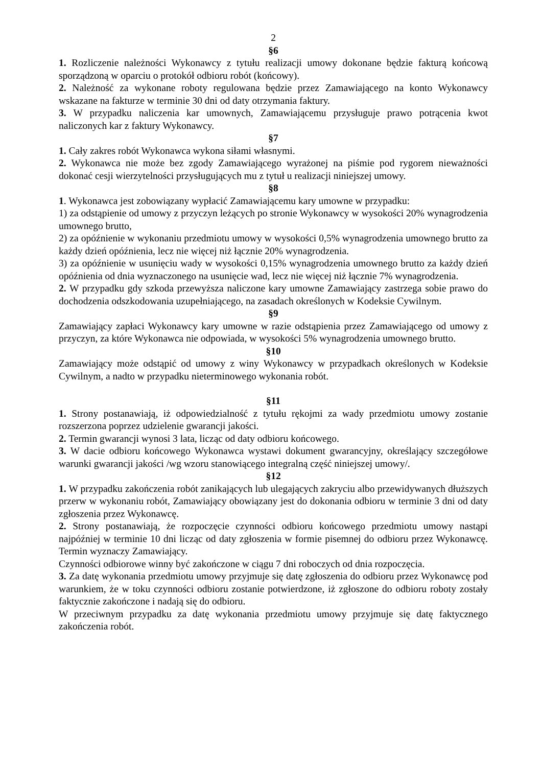2
§6
1. Rozliczenie należności Wykonawcy z tytułu realizacji umowy dokonane będzie fakturą końcową sporządzoną w oparciu o protokół odbioru robót (końcowy).
2. Należność za wykonane roboty regulowana będzie przez Zamawiającego na konto Wykonawcy wskazane na fakturze w terminie 30 dni od daty otrzymania faktury.
3. W przypadku naliczenia kar umownych, Zamawiającemu przysługuje prawo potrącenia kwot naliczonych kar z faktury Wykonawcy.
§7
1. Cały zakres robót Wykonawca wykona siłami własnymi.
2. Wykonawca nie może bez zgody Zamawiającego wyrażonej na piśmie pod rygorem nieważności dokonać cesji wierzytelności przysługujących mu z tytuł u realizacji niniejszej umowy.
§8
1. Wykonawca jest zobowiązany wypłacić Zamawiającemu kary umowne w przypadku:
1) za odstąpienie od umowy z przyczyn leżących po stronie Wykonawcy w wysokości 20% wynagrodzenia umownego brutto,
2) za opóźnienie w wykonaniu przedmiotu umowy w wysokości 0,5% wynagrodzenia umownego brutto za każdy dzień opóźnienia, lecz nie więcej niż łącznie 20% wynagrodzenia.
3) za opóźnienie w usunięciu wady w wysokości 0,15% wynagrodzenia umownego brutto za każdy dzień opóźnienia od dnia wyznaczonego na usunięcie wad, lecz nie więcej niż łącznie 7% wynagrodzenia.
2. W przypadku gdy szkoda przewyższa naliczone kary umowne Zamawiający zastrzega sobie prawo do dochodzenia odszkodowania uzupełniającego, na zasadach określonych w Kodeksie Cywilnym.
§9
Zamawiający zapłaci Wykonawcy kary umowne w razie odstąpienia przez Zamawiającego od umowy z przyczyn, za które Wykonawca nie odpowiada, w wysokości 5% wynagrodzenia umownego brutto.
§10
Zamawiający może odstąpić od umowy z winy Wykonawcy w przypadkach określonych w Kodeksie Cywilnym, a nadto w przypadku nieterminowego wykonania robót.
§11
1. Strony postanawiają, iż odpowiedzialność z tytułu rękojmi za wady przedmiotu umowy zostanie rozszerzona poprzez udzielenie gwarancji jakości.
2. Termin gwarancji wynosi 3 lata, licząc od daty odbioru końcowego.
3. W dacie odbioru końcowego Wykonawca wystawi dokument gwarancyjny, określający szczegółowe warunki gwarancji jakości /wg wzoru stanowiącego integralną część niniejszej umowy/.
§12
1. W przypadku zakończenia robót zanikających lub ulegających zakryciu albo przewidywanych dłuższych przerw w wykonaniu robót, Zamawiający obowiązany jest do dokonania odbioru w terminie 3 dni od daty zgłoszenia przez Wykonawcę.
2. Strony postanawiają, że rozpoczęcie czynności odbioru końcowego przedmiotu umowy nastąpi najpóźniej w terminie 10 dni licząc od daty zgłoszenia w formie pisemnej do odbioru przez Wykonawcę. Termin wyznaczy Zamawiający.
Czynności odbiorowe winny być zakończone w ciągu 7 dni roboczych od dnia rozpoczęcia.
3. Za datę wykonania przedmiotu umowy przyjmuje się datę zgłoszenia do odbioru przez Wykonawcę pod warunkiem, że w toku czynności odbioru zostanie potwierdzone, iż zgłoszone do odbioru roboty zostały faktycznie zakończone i nadają się do odbioru.
W przeciwnym przypadku za datę wykonania przedmiotu umowy przyjmuje się datę faktycznego zakończenia robót.